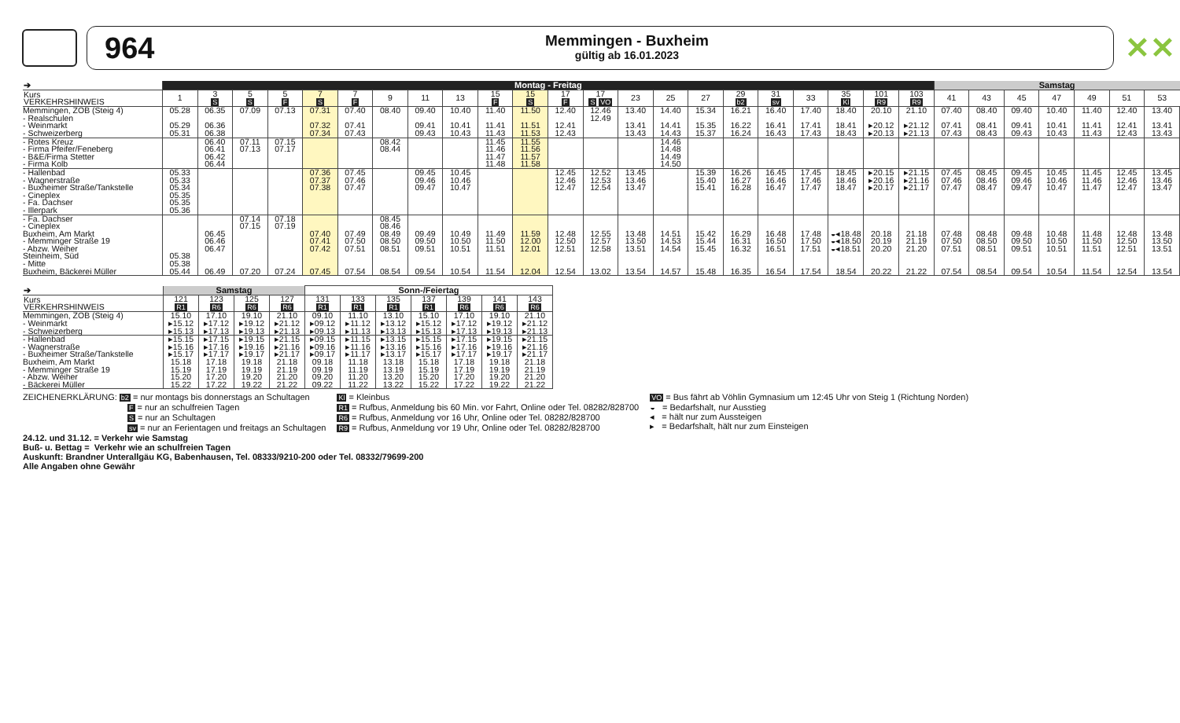964
Memmingen - Buxheim
gültig ab 16.01.2023
✕✕
| ➔ | Montag - Freitag | | | | | | | | | | | | | | | | | | | | | | Samstag | | | | | | |
| --- | --- | --- | --- | --- | --- | --- | --- | --- | --- | --- | --- | --- | --- | --- | --- | --- | --- | --- | --- | --- | --- | --- | --- | --- | --- | --- | --- | --- | --- |
| Kurs VERKEHRSHINWEIS | 1 | 3 S | 5 S | 5 F | 7 S | 7 F | 9 | 11 | 13 | 15 F | 15 S | 17 F | 17 S VO | 23 | 25 | 27 | 29 b2 | 31 sv | 33 | 35 Kl | 101 R9 | 103 R9 | 41 | 43 | 45 | 47 | 49 | 51 | 53 |
| Memmingen, ZOB (Steig 4) | 05.28 | 06.35 | 07.09 | 07.13 | 07.31 | 07.40 | 08.40 | 09.40 | 10.40 | 11.40 | 11.50 | 12.40 | 12.46 | 13.40 | 14.40 | 15.34 | 16.21 | 16.40 | 17.40 | 18.40 | 20.10 | 21.10 | 07.40 | 08.40 | 09.40 | 10.40 | 11.40 | 12.40 | 13.40 |
| - Realschulen | | | | | | | | | | | | | 12.49 | | | | | | | | | | | | | | | | |
| - Weinmarkt | 05.29 | 06.36 | | | 07.32 | 07.41 | | 09.41 | 10.41 | 11.41 | 11.51 | 12.41 | | 13.41 | 14.41 | 15.35 | 16.22 | 16.41 | 17.41 | 18.41 | ▸20.12 | ▸21.12 | 07.41 | 08.41 | 09.41 | 10.41 | 11.41 | 12.41 | 13.41 |
| - Schweizerberg | 05.31 | 06.38 | | | 07.34 | 07.43 | | 09.43 | 10.43 | 11.43 | 11.53 | 12.43 | | 13.43 | 14.43 | 15.37 | 16.24 | 16.43 | 17.43 | 18.43 | ▸20.13 | ▸21.13 | 07.43 | 08.43 | 09.43 | 10.43 | 11.43 | 12.43 | 13.43 |
| - Rotes Kreuz | | 06.40 | 07.11 | 07.15 | | | 08.42 | | | 11.45 | 11.55 | | | | 14.46 | | | | | | | | | | | | | | |
| - Firma Pfeifer/Feneberg | | 06.41 | 07.13 | 07.17 | | | 08.44 | | | 11.46 | 11.56 | | | | 14.48 | | | | | | | | | | | | | | |
| - B&E/Firma Stetter | | 06.42 | | | | | | | | 11.47 | 11.57 | | | | 14.49 | | | | | | | | | | | | | | |
| - Firma Kolb | | 06.44 | | | | | | | | 11.48 | 11.58 | | | | 14.50 | | | | | | | | | | | | | | |
| - Hallenbad | 05.33 | | | | 07.36 | 07.45 | | 09.45 | 10.45 | | | 12.45 | 12.52 | 13.45 | | 15.39 | 16.26 | 16.45 | 17.45 | 18.45 | ▸20.15 | ▸21.15 | 07.45 | 08.45 | 09.45 | 10.45 | 11.45 | 12.45 | 13.45 |
| - Wagnerstraße | 05.33 | | | | 07.37 | 07.46 | | 09.46 | 10.46 | | | 12.46 | 12.53 | 13.46 | | 15.40 | 16.27 | 16.46 | 17.46 | 18.46 | ▸20.16 | ▸21.16 | 07.46 | 08.46 | 09.46 | 10.46 | 11.46 | 12.46 | 13.46 |
| - Buxheimer Straße/Tankstelle | 05.34 | | | | 07.38 | 07.47 | | 09.47 | 10.47 | | | 12.47 | 12.54 | 13.47 | | 15.41 | 16.28 | 16.47 | 17.47 | 18.47 | ▸20.17 | ▸21.17 | 07.47 | 08.47 | 09.47 | 10.47 | 11.47 | 12.47 | 13.47 |
| - Cineplex | 05.35 | | | | | | | | | | | | | | | | | | | | | | | | | | | | |
| - Fa. Dachser | 05.35 | | | | | | | | | | | | | | | | | | | | | | | | | | | | |
| - Illerpark | 05.36 | | | | | | | | | | | | | | | | | | | | | | | | | | | | |
| - Fa. Dachser | | | 07.14 | 07.18 | | | 08.45 | | | | | | | | | | | | | | | | | | | | | | |
| - Cineplex | | | 07.15 | 07.19 | | | 08.46 | | | | | | | | | | | | | | | | | | | | | | |
| Buxheim, Am Markt | | 06.45 | | | 07.40 | 07.49 | 08.49 | 09.49 | 10.49 | 11.49 | 11.59 | 12.48 | 12.55 | 13.48 | 14.51 | 15.42 | 16.29 | 16.48 | 17.48 | ◒◂18.48 | 20.18 | 21.18 | 07.48 | 08.48 | 09.48 | 10.48 | 11.48 | 12.48 | 13.48 |
| - Memminger Straße 19 | | 06.46 | | | 07.41 | 07.50 | 08.50 | 09.50 | 10.50 | 11.50 | 12.00 | 12.50 | 12.57 | 13.50 | 14.53 | 15.44 | 16.31 | 16.50 | 17.50 | ◒◂18.50 | 20.19 | 21.19 | 07.50 | 08.50 | 09.50 | 10.50 | 11.50 | 12.50 | 13.50 |
| - Abzw. Weiher | | 06.47 | | | 07.42 | 07.51 | 08.51 | 09.51 | 10.51 | 11.51 | 12.01 | 12.51 | 12.58 | 13.51 | 14.54 | 15.45 | 16.32 | 16.51 | 17.51 | ◒◂18.51 | 20.20 | 21.20 | 07.51 | 08.51 | 09.51 | 10.51 | 11.51 | 12.51 | 13.51 |
| Steinheim, Süd | 05.38 | | | | | | | | | | | | | | | | | | | | | | | | | | | | |
| - Mitte | 05.38 | | | | | | | | | | | | | | | | | | | | | | | | | | | | |
| Buxheim, Bäckerei Müller | 05.44 | 06.49 | 07.20 | 07.24 | 07.45 | 07.54 | 08.54 | 09.54 | 10.54 | 11.54 | 12.04 | 12.54 | 13.02 | 13.54 | 14.57 | 15.48 | 16.35 | 16.54 | 17.54 | 18.54 | 20.22 | 21.22 | 07.54 | 08.54 | 09.54 | 10.54 | 11.54 | 12.54 | 13.54 |
| ➔ | Samstag | | | | Sonn-/Feiertag | | | | | | |
| --- | --- | --- | --- | --- | --- | --- | --- | --- | --- | --- | --- |
| Kurs VERKEHRSHINWEIS | 121 R1 | 123 R6 | 125 R6 | 127 R6 | 131 R1 | 133 R1 | 135 R1 | 137 R1 | 139 R6 | 141 R6 | 143 R6 |
| Memmingen, ZOB (Steig 4) | 15.10 | 17.10 | 19.10 | 21.10 | 09.10 | 11.10 | 13.10 | 15.10 | 17.10 | 19.10 | 21.10 |
| - Weinmarkt | ▸15.12 | ▸17.12 | ▸19.12 | ▸21.12 | ▸09.12 | ▸11.12 | ▸13.12 | ▸15.12 | ▸17.12 | ▸19.12 | ▸21.12 |
| - Schweizerberg | ▸15.13 | ▸17.13 | ▸19.13 | ▸21.13 | ▸09.13 | ▸11.13 | ▸13.13 | ▸15.13 | ▸17.13 | ▸19.13 | ▸21.13 |
| - Hallenbad | ▸15.15 | ▸17.15 | ▸19.15 | ▸21.15 | ▸09.15 | ▸11.15 | ▸13.15 | ▸15.15 | ▸17.15 | ▸19.15 | ▸21.15 |
| - Wagnerstraße | ▸15.16 | ▸17.16 | ▸19.16 | ▸21.16 | ▸09.16 | ▸11.16 | ▸13.16 | ▸15.16 | ▸17.16 | ▸19.16 | ▸21.16 |
| - Buxheimer Straße/Tankstelle | ▸15.17 | ▸17.17 | ▸19.17 | ▸21.17 | ▸09.17 | ▸11.17 | ▸13.17 | ▸15.17 | ▸17.17 | ▸19.17 | ▸21.17 |
| Buxheim, Am Markt | 15.18 | 17.18 | 19.18 | 21.18 | 09.18 | 11.18 | 13.18 | 15.18 | 17.18 | 19.18 | 21.18 |
| - Memminger Straße 19 | 15.19 | 17.19 | 19.19 | 21.19 | 09.19 | 11.19 | 13.19 | 15.19 | 17.19 | 19.19 | 21.19 |
| - Abzw. Weiher | 15.20 | 17.20 | 19.20 | 21.20 | 09.20 | 11.20 | 13.20 | 15.20 | 17.20 | 19.20 | 21.20 |
| - Bäckerei Müller | 15.22 | 17.22 | 19.22 | 21.22 | 09.22 | 11.22 | 13.22 | 15.22 | 17.22 | 19.22 | 21.22 |
ZEICHENERKLÄRUNG: b2 = nur montags bis donnerstags an Schultagen
F = nur an schulfreien Tagen
S = nur an Schultagen
sv = nur an Ferientagen und freitags an Schultagen
Kl = Kleinbus
R1 = Rufbus, Anmeldung bis 60 Min. vor Fahrt, Online oder Tel. 08282/828700
R6 = Rufbus, Anmeldung vor 16 Uhr, Online oder Tel. 08282/828700
R9 = Rufbus, Anmeldung vor 19 Uhr, Online oder Tel. 08282/828700
VO = Bus fährt ab Vöhlin Gymnasium um 12:45 Uhr von Steig 1 (Richtung Norden)
◒ = Bedarfshalt, nur Ausstieg
◂ = hält nur zum Aussteigen
▸ = Bedarfshalt, hält nur zum Einsteigen
24.12. und 31.12. = Verkehr wie Samstag
Buß- u. Bettag = Verkehr wie an schulfreien Tagen
Auskunft: Brandner Unterallgäu KG, Babenhausen, Tel. 08333/9210-200 oder Tel. 08332/79699-200
Alle Angaben ohne Gewähr